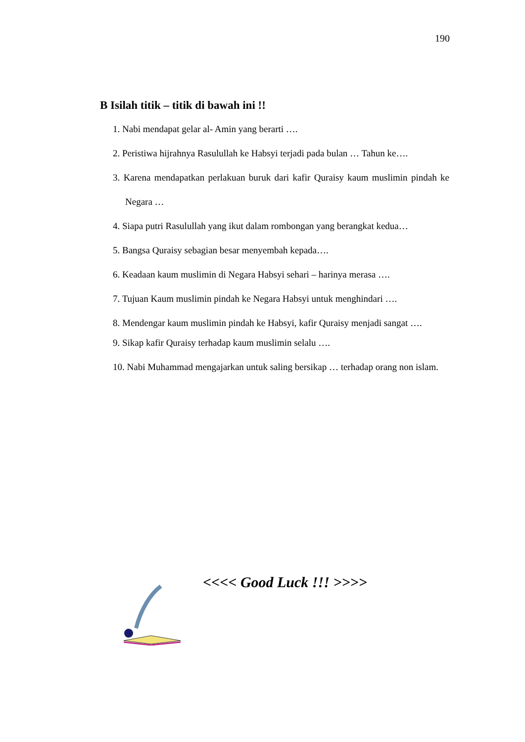190
B Isilah titik – titik di bawah ini !!
1. Nabi mendapat gelar al- Amin yang berarti ….
2. Peristiwa hijrahnya Rasulullah ke Habsyi terjadi pada bulan … Tahun ke….
3. Karena mendapatkan perlakuan buruk dari kafir Quraisy kaum muslimin pindah ke Negara …
4. Siapa putri Rasulullah yang ikut dalam rombongan yang berangkat kedua…
5. Bangsa Quraisy sebagian besar menyembah kepada….
6. Keadaan kaum muslimin di Negara Habsyi sehari – harinya merasa ….
7. Tujuan Kaum muslimin pindah ke Negara Habsyi untuk menghindari ….
8. Mendengar kaum muslimin pindah ke Habsyi, kafir Quraisy menjadi sangat ….
9. Sikap kafir Quraisy terhadap kaum muslimin selalu ….
10. Nabi Muhammad mengajarkan untuk saling bersikap … terhadap orang non islam.
<<<< Good Luck !!! >>>>